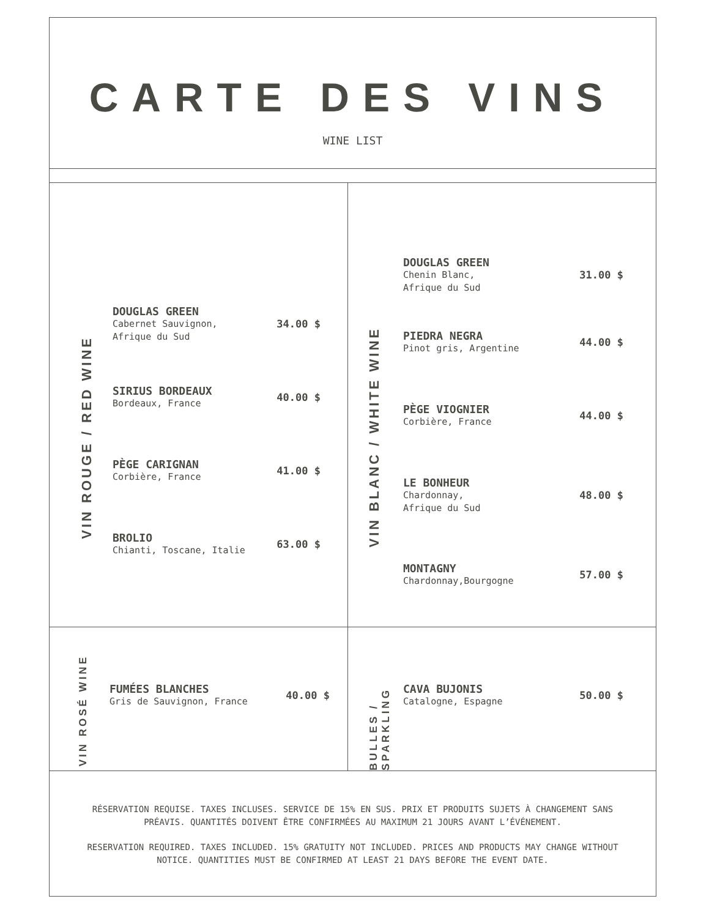CARTE DES VINS
WINE LIST
VIN ROUGE / RED WINE
DOUGLAS GREEN
Cabernet Sauvignon,
Afrique du Sud
34.00 $
SIRIUS BORDEAUX
Bordeaux, France
40.00 $
PÈGE CARIGNAN
Corbière, France
41.00 $
BROLIO
Chianti, Toscane, Italie
63.00 $
VIN BLANC / WHITE WINE
DOUGLAS GREEN
Chenin Blanc,
Afrique du Sud
31.00 $
PIEDRA NEGRA
Pinot gris, Argentine
44.00 $
PÈGE VIOGNIER
Corbière, France
44.00 $
LE BONHEUR
Chardonnay,
Afrique du Sud
48.00 $
MONTAGNY
Chardonnay,Bourgogne
57.00 $
VIN ROSÉ WINE
FUMÉES BLANCHES
Gris de Sauvignon, France
40.00 $
BULLES / SPARKLING
CAVA BUJONIS
Catalogne, Espagne
50.00 $
RÉSERVATION REQUISE. TAXES INCLUSES. SERVICE DE 15% EN SUS. PRIX ET PRODUITS SUJETS À CHANGEMENT SANS PRÉAVIS. QUANTITÉS DOIVENT ÊTRE CONFIRMÉES AU MAXIMUM 21 JOURS AVANT L’ÉVÉNEMENT.
RESERVATION REQUIRED. TAXES INCLUDED. 15% GRATUITY NOT INCLUDED. PRICES AND PRODUCTS MAY CHANGE WITHOUT NOTICE. QUANTITIES MUST BE CONFIRMED AT LEAST 21 DAYS BEFORE THE EVENT DATE.